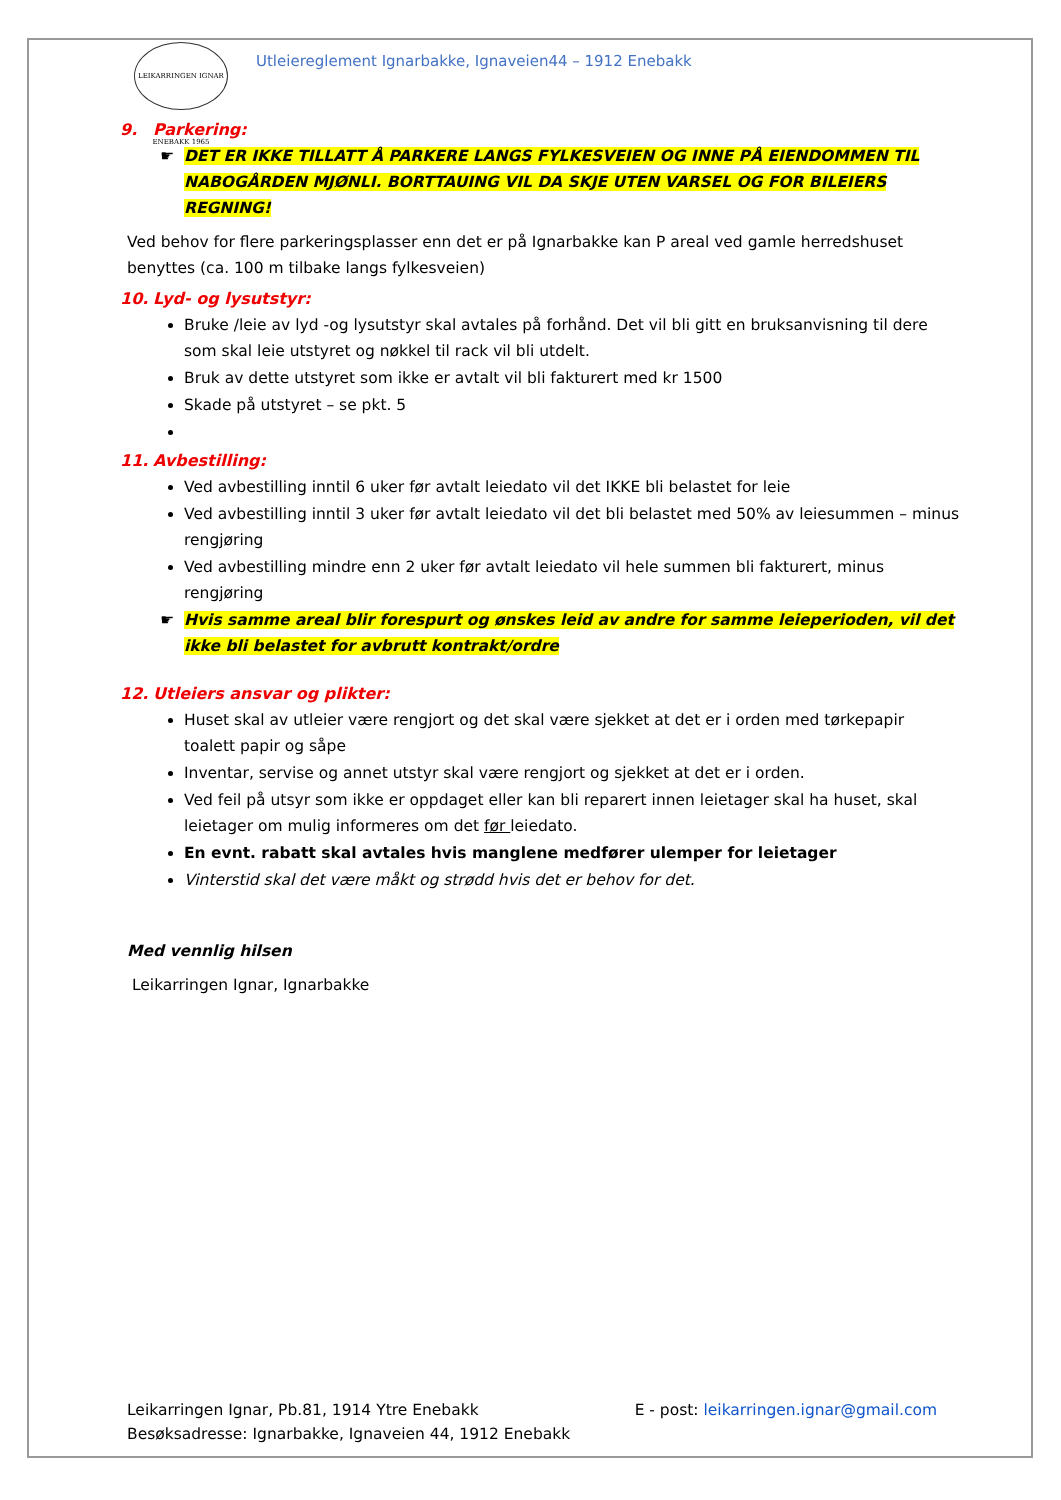LEIKARRINGEN IGNAR ENEBAKK 1965
Utleiereglement Ignarbakke, Ignaveien44 – 1912 Enebakk
9. Parkering:
DET ER IKKE TILLATT Å PARKERE LANGS FYLKESVEIEN OG INNE PÅ EIENDOMMEN TIL NABOGÅRDEN MJØNLI. BORTTAUING VIL DA SKJE UTEN VARSEL OG FOR BILEIERS REGNING!
Ved behov for flere parkeringsplasser enn det er på Ignarbakke kan P areal ved gamle herredshuset benyttes (ca. 100 m tilbake langs fylkesveien)
10. Lyd- og lysutstyr:
Bruke /leie av lyd -og lysutstyr skal avtales på forhånd. Det vil bli gitt en bruksanvisning til dere som skal leie utstyret og nøkkel til rack vil bli utdelt.
Bruk av dette utstyret som ikke er avtalt vil bli fakturert med kr 1500
Skade på utstyret – se pkt. 5
11. Avbestilling:
Ved avbestilling inntil 6 uker før avtalt leiedato vil det IKKE bli belastet for leie
Ved avbestilling inntil 3 uker før avtalt leiedato vil det bli belastet med 50% av leiesummen – minus rengjøring
Ved avbestilling mindre enn 2 uker før avtalt leiedato vil hele summen bli fakturert, minus rengjøring
Hvis samme areal blir forespurt og ønskes leid av andre for samme leieperioden, vil det ikke bli belastet for avbrutt kontrakt/ordre
12. Utleiers ansvar og plikter:
Huset skal av utleier være rengjort og det skal være sjekket at det er i orden med tørkepapir toalett papir og såpe
Inventar, servise og annet utstyr skal være rengjort og sjekket at det er i orden.
Ved feil på utsyr som ikke er oppdaget eller kan bli reparert innen leietager skal ha huset, skal leietager om mulig informeres om det før leiedato.
En evnt. rabatt skal avtales hvis manglene medfører ulemper for leietager
Vinterstid skal det være måkt og strødd hvis det er behov for det.
Med vennlig hilsen
Leikarringen Ignar, Ignarbakke
Leikarringen Ignar, Pb.81, 1914 Ytre Enebakk E - post: leikarringen.ignar@gmail.com
Besøksadresse: Ignarbakke, Ignaveien 44, 1912 Enebakk